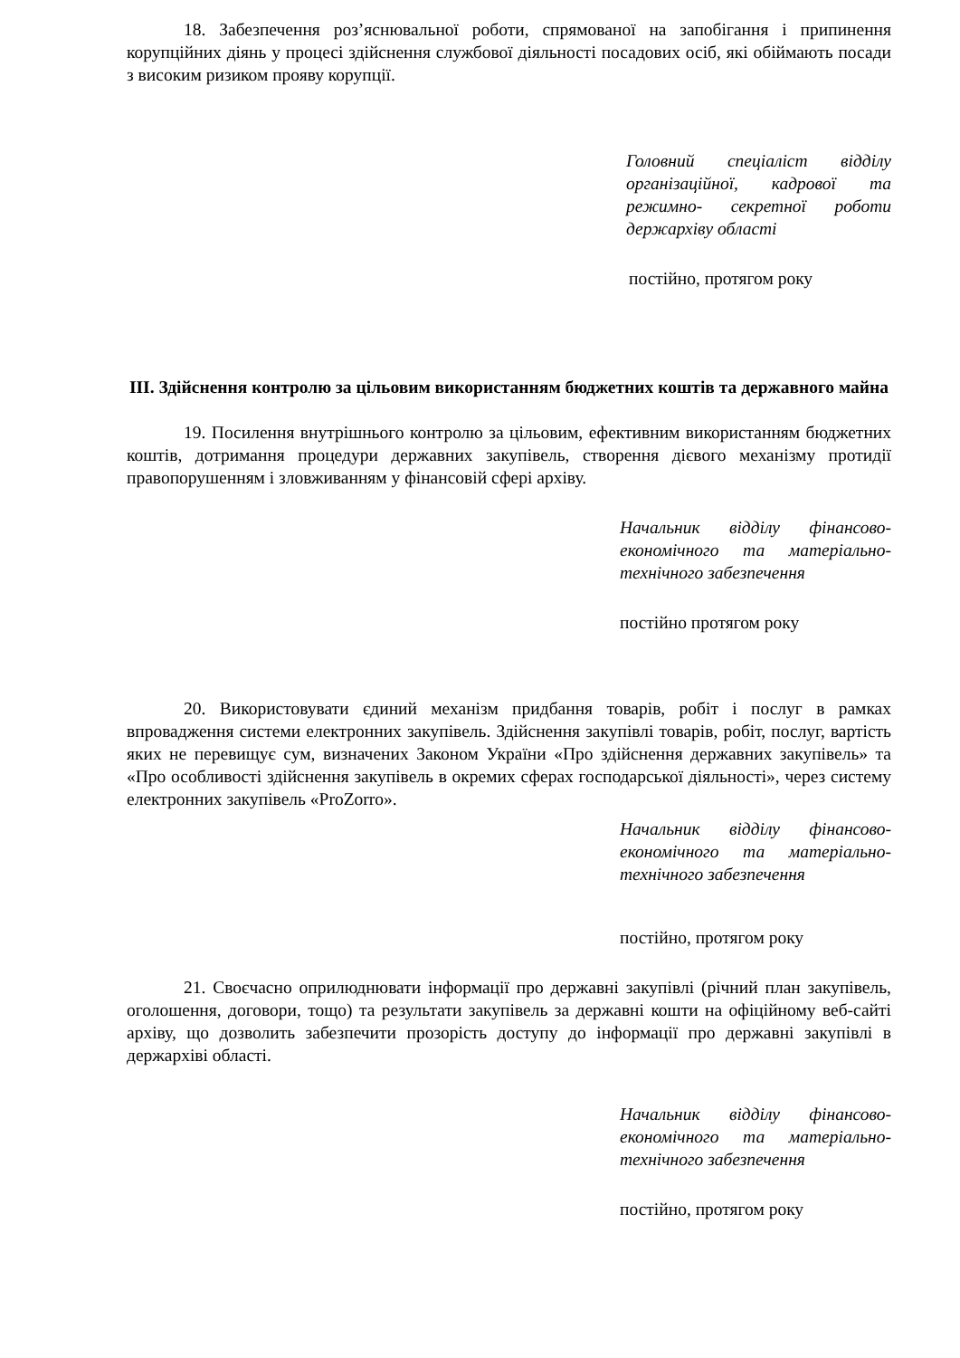18. Забезпечення роз’яснювальної роботи, спрямованої на запобігання і припинення корупційних діянь у процесі здійснення службової діяльності посадових осіб, які обіймають посади з високим ризиком прояву корупції.
Головний спеціаліст відділу організаційної, кадрової та режимно- секретної роботи держархіву області
постійно, протягом року
ІІІ. Здійснення контролю за цільовим використанням бюджетних коштів та державного майна
19. Посилення внутрішнього контролю за цільовим, ефективним використанням бюджетних коштів, дотримання процедури державних закупівель, створення дієвого механізму протидії правопорушенням і зловживанням у фінансовій сфері архіву.
Начальник відділу фінансово-економічного та матеріально-технічного забезпечення
постійно протягом року
20. Використовувати єдиний механізм придбання товарів, робіт і послуг в рамках впровадження системи електронних закупівель. Здійснення закупівлі товарів, робіт, послуг, вартість яких не перевищує сум, визначених Законом України «Про здійснення державних закупівель» та «Про особливості здійснення закупівель в окремих сферах господарської діяльності», через систему електронних закупівель «ProZorro».
Начальник відділу фінансово-економічного та матеріально-технічного забезпечення
постійно, протягом року
21. Своєчасно оприлюднювати інформації про державні закупівлі (річний план закупівель, оголошення, договори, тощо) та результати закупівель за державні кошти на офіційному веб-сайті архіву, що дозволить забезпечити прозорість доступу до інформації про державні закупівлі в держархіві області.
Начальник відділу фінансово-економічного та матеріально-технічного забезпечення
постійно, протягом року